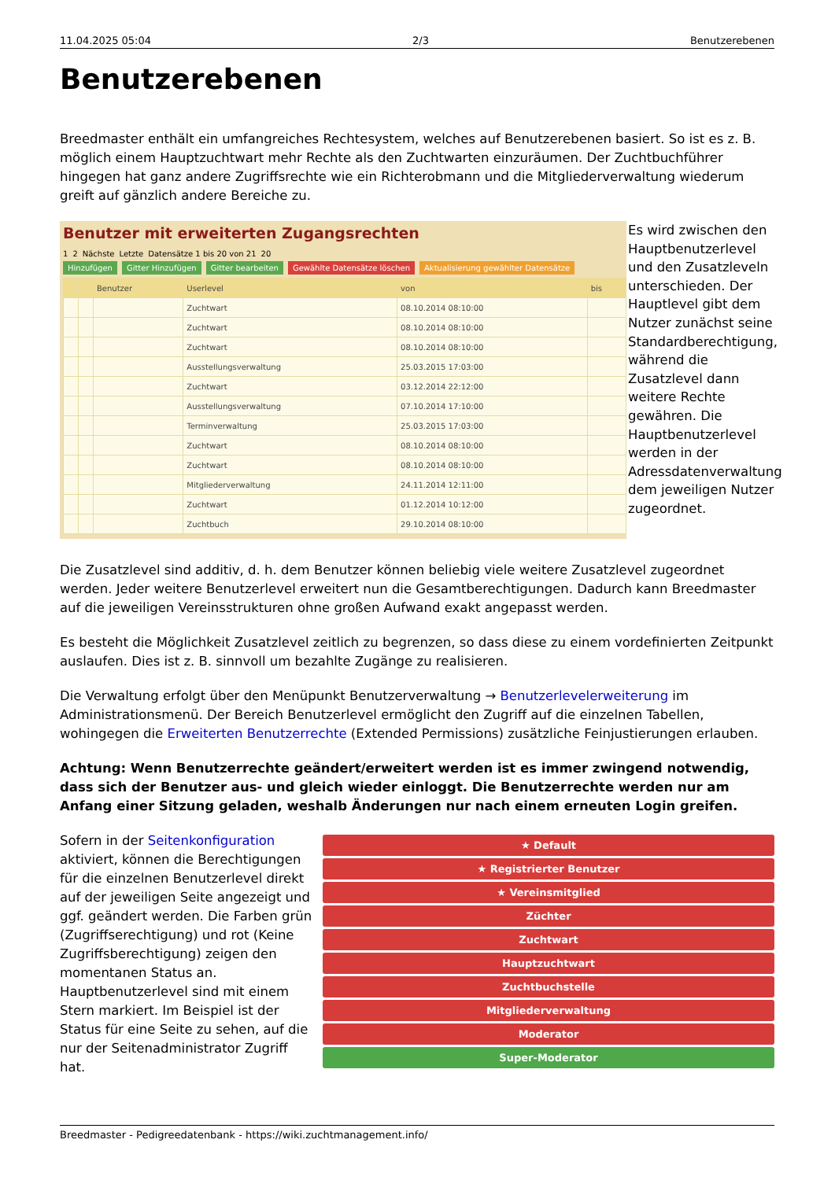11.04.2025 05:04 2/3 Benutzerebenen
Benutzerebenen
Breedmaster enthält ein umfangreiches Rechtesystem, welches auf Benutzerebenen basiert. So ist es z. B. möglich einem Hauptzuchtwart mehr Rechte als den Zuchtwarten einzuräumen. Der Zuchtbuchführer hingegen hat ganz andere Zugriffsrechte wie ein Richterobmann und die Mitgliederverwaltung wiederum greift auf gänzlich andere Bereiche zu.
Benutzer mit erweiterten Zugangsrechten
1 2 Nächste Letzte Datensätze 1 bis 20 von 21 20
Hinzufügen Gitter Hinzufügen Gitter bearbeiten Gewählte Datensätze löschen Aktualisierung gewählter Datensätze
| | | Benutzer | Userlevel | von | bis |
| --- | --- | --- | --- | --- | --- |
| | | | Zuchtwart | 08.10.2014 08:10:00 | |
| | | | Zuchtwart | 08.10.2014 08:10:00 | |
| | | | Zuchtwart | 08.10.2014 08:10:00 | |
| | | | Ausstellungsverwaltung | 25.03.2015 17:03:00 | |
| | | | Zuchtwart | 03.12.2014 22:12:00 | |
| | | | Ausstellungsverwaltung | 07.10.2014 17:10:00 | |
| | | | Terminverwaltung | 25.03.2015 17:03:00 | |
| | | | Zuchtwart | 08.10.2014 08:10:00 | |
| | | | Zuchtwart | 08.10.2014 08:10:00 | |
| | | | Mitgliederverwaltung | 24.11.2014 12:11:00 | |
| | | | Zuchtwart | 01.12.2014 10:12:00 | |
| | | | Zuchtbuch | 29.10.2014 08:10:00 | |
Es wird zwischen den Hauptbenutzerlevel und den Zusatzleveln unterschieden. Der Hauptlevel gibt dem Nutzer zunächst seine Standardberechtigung, während die Zusatzlevel dann weitere Rechte gewähren. Die Hauptbenutzerlevel werden in der Adressdatenverwaltung dem jeweiligen Nutzer zugeordnet.
Die Zusatzlevel sind additiv, d. h. dem Benutzer können beliebig viele weitere Zusatzlevel zugeordnet werden. Jeder weitere Benutzerlevel erweitert nun die Gesamtberechtigungen. Dadurch kann Breedmaster auf die jeweiligen Vereinsstrukturen ohne großen Aufwand exakt angepasst werden.
Es besteht die Möglichkeit Zusatzlevel zeitlich zu begrenzen, so dass diese zu einem vordefinierten Zeitpunkt auslaufen. Dies ist z. B. sinnvoll um bezahlte Zugänge zu realisieren.
Die Verwaltung erfolgt über den Menüpunkt Benutzerverwaltung → Benutzerlevelerweiterung im Administrationsmenü. Der Bereich Benutzerlevel ermöglicht den Zugriff auf die einzelnen Tabellen, wohingegen die Erweiterten Benutzerrechte (Extended Permissions) zusätzliche Feinjustierungen erlauben.
Achtung: Wenn Benutzerrechte geändert/erweitert werden ist es immer zwingend notwendig, dass sich der Benutzer aus- und gleich wieder einloggt. Die Benutzerrechte werden nur am Anfang einer Sitzung geladen, weshalb Änderungen nur nach einem erneuten Login greifen.
Sofern in der Seitenkonfiguration aktiviert, können die Berechtigungen für die einzelnen Benutzerlevel direkt auf der jeweiligen Seite angezeigt und ggf. geändert werden. Die Farben grün (Zugriffserechtigung) und rot (Keine Zugriffsberechtigung) zeigen den momentanen Status an. Hauptbenutzerlevel sind mit einem Stern markiert. Im Beispiel ist der Status für eine Seite zu sehen, auf die nur der Seitenadministrator Zugriff hat.
★ Default
★ Registrierter Benutzer
★ Vereinsmitglied
Züchter
Zuchtwart
Hauptzuchtwart
Zuchtbuchstelle
Mitgliederverwaltung
Moderator
Super-Moderator
Breedmaster - Pedigreedatenbank - https://wiki.zuchtmanagement.info/